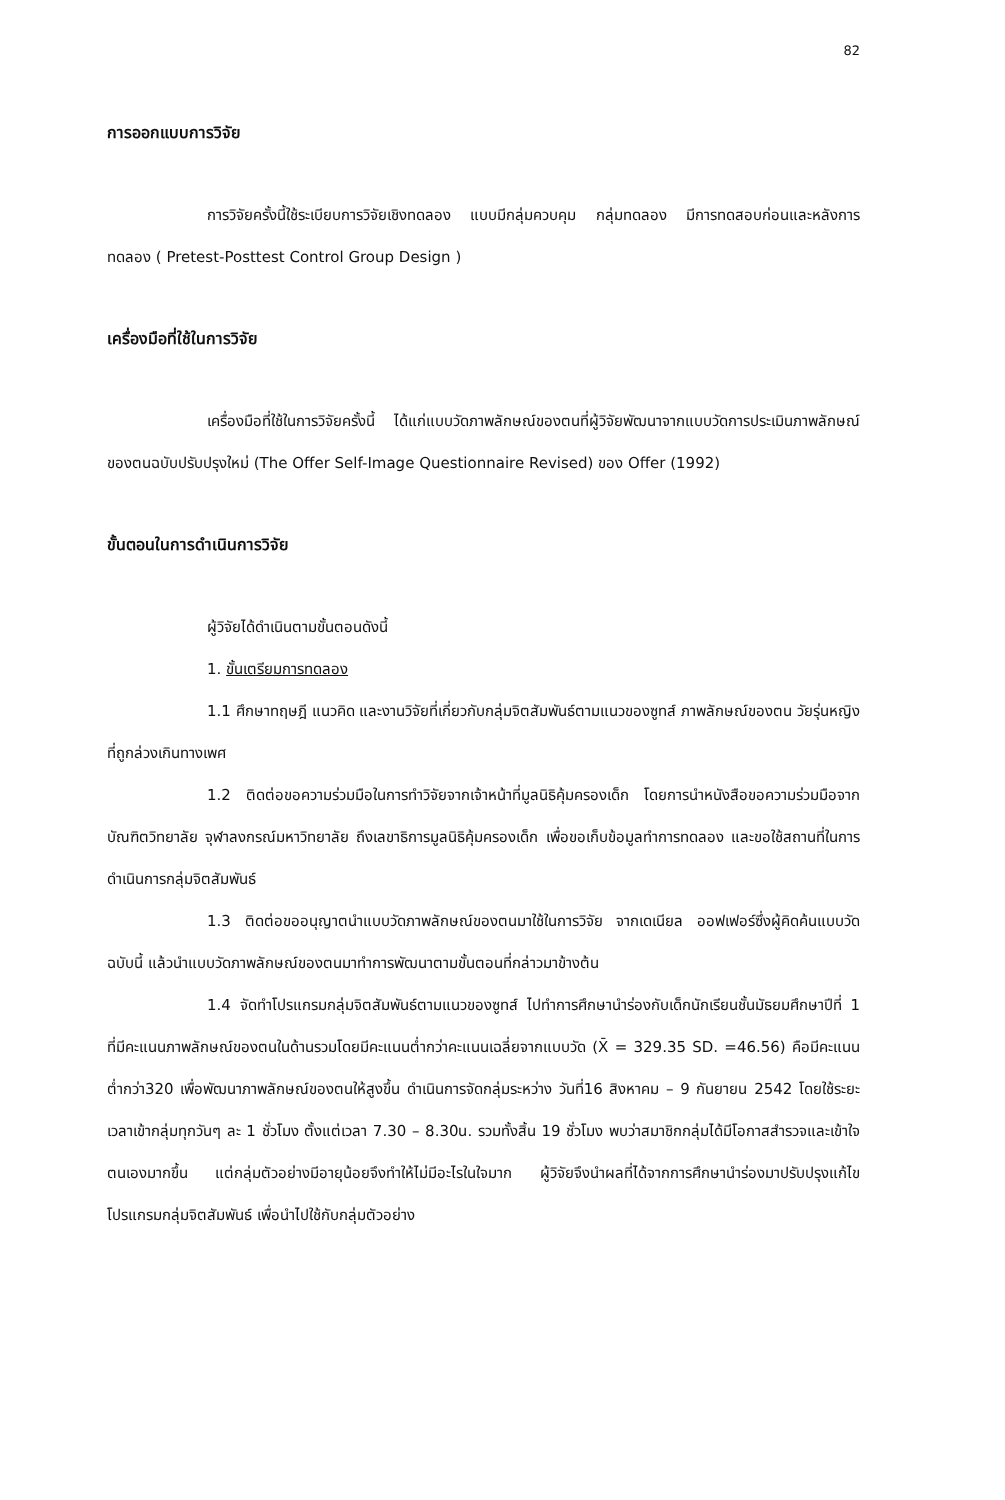82
การออกแบบการวิจัย
การวิจัยครั้งนี้ใช้ระเบียบการวิจัยเชิงทดลอง แบบมีกลุ่มควบคุม กลุ่มทดลอง มีการทดสอบก่อนและหลังการทดลอง ( Pretest-Posttest Control Group Design )
เครื่องมือที่ใช้ในการวิจัย
เครื่องมือที่ใช้ในการวิจัยครั้งนี้ ได้แก่แบบวัดภาพลักษณ์ของตนที่ผู้วิจัยพัฒนาจากแบบวัดการประเมินภาพลักษณ์ของตนฉบับปรับปรุงใหม่ (The Offer Self-Image Questionnaire Revised) ของ Offer (1992)
ขั้นตอนในการดำเนินการวิจัย
ผู้วิจัยได้ดำเนินตามขั้นตอนดังนี้
1. ขั้นเตรียมการทดลอง
1.1 ศึกษาทฤษฎี แนวคิด และงานวิจัยที่เกี่ยวกับกลุ่มจิตสัมพันธ์ตามแนวของซูทส์ ภาพลักษณ์ของตน วัยรุ่นหญิงที่ถูกล่วงเกินทางเพศ
1.2 ติดต่อขอความร่วมมือในการทำวิจัยจากเจ้าหน้าที่มูลนิธิคุ้มครองเด็ก โดยการนำหนังสือขอความร่วมมือจากบัณฑิตวิทยาลัย จุฬาลงกรณ์มหาวิทยาลัย ถึงเลขาธิการมูลนิธิคุ้มครองเด็ก เพื่อขอเก็บข้อมูลทำการทดลอง และขอใช้สถานที่ในการดำเนินการกลุ่มจิตสัมพันธ์
1.3 ติดต่อขออนุญาตนำแบบวัดภาพลักษณ์ของตนมาใช้ในการวิจัย จากเดเนียล ออฟเฟอร์ซึ่งผู้คิดค้นแบบวัดฉบับนี้ แล้วนำแบบวัดภาพลักษณ์ของตนมาทำการพัฒนาตามขั้นตอนที่กล่าวมาข้างต้น
1.4 จัดทำโปรแกรมกลุ่มจิตสัมพันธ์ตามแนวของซูทส์ ไปทำการศึกษานำร่องกับเด็กนักเรียนชั้นมัธยมศึกษาปีที่ 1 ที่มีคะแนนภาพลักษณ์ของตนในด้านรวมโดยมีคะแนนต่ำกว่าคะแนนเฉลี่ยจากแบบวัด (X̄ = 329.35 SD. =46.56) คือมีคะแนนต่ำกว่า320 เพื่อพัฒนาภาพลักษณ์ของตนให้สูงขึ้น ดำเนินการจัดกลุ่มระหว่าง วันที่16 สิงหาคม – 9 กันยายน 2542 โดยใช้ระยะเวลาเข้ากลุ่มทุกวันๆ ละ 1 ชั่วโมง ตั้งแต่เวลา 7.30 – 8.30น. รวมทั้งสิ้น 19 ชั่วโมง พบว่าสมาชิกกลุ่มได้มีโอกาสสำรวจและเข้าใจตนเองมากขึ้น แต่กลุ่มตัวอย่างมีอายุน้อยจึงทำให้ไม่มีอะไรในใจมาก ผู้วิจัยจึงนำผลที่ได้จากการศึกษานำร่องมาปรับปรุงแก้ไขโปรแกรมกลุ่มจิตสัมพันธ์ เพื่อนำไปใช้กับกลุ่มตัวอย่าง